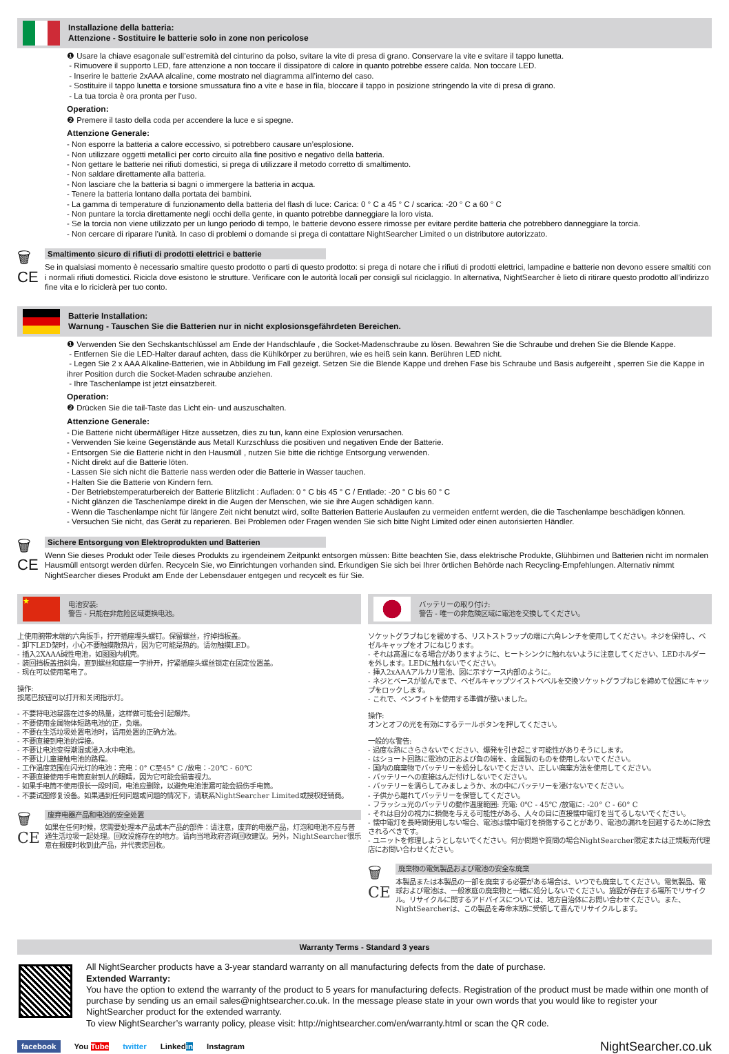Installazione della batteria:
Attenzione - Sostituire le batterie solo in zone non pericolose
❶ Usare la chiave esagonale sull’estremità del cinturino da polso, svitare la vite di presa di grano. Conservare la vite e svitare il tappo lunetta.
- Rimuovere il supporto LED, fare attenzione a non toccare il dissipatore di calore in quanto potrebbe essere calda. Non toccare LED.
- Inserire le batterie 2xAAA alcaline, come mostrato nel diagramma all’interno del caso.
- Sostituire il tappo lunetta e torsione smussatura fino a vite e base in fila, bloccare il tappo in posizione stringendo la vite di presa di grano.
- La tua torcia è ora pronta per l’uso.
Operation:
❷ Premere il tasto della coda per accendere la luce e si spegne.
Attenzione Generale:
- Non esporre la batteria a calore eccessivo, si potrebbero causare un’esplosione.
- Non utilizzare oggetti metallici per corto circuito alla fine positivo e negativo della batteria.
- Non gettare le batterie nei rifiuti domestici, si prega di utilizzare il metodo corretto di smaltimento.
- Non saldare direttamente alla batteria.
- Non lasciare che la batteria si bagni o immergere la batteria in acqua.
- Tenere la batteria lontano dalla portata dei bambini.
- La gamma di temperature di funzionamento della batteria del flash di luce: Carica: 0 ° C a 45 ° C / scarica: -20 ° C a 60 ° C
- Non puntare la torcia direttamente negli occhi della gente, in quanto potrebbe danneggiare la loro vista.
- Se la torcia non viene utilizzato per un lungo periodo di tempo, le batterie devono essere rimosse per evitare perdite batteria che potrebbero danneggiare la torcia.
- Non cercare di riparare l’unità. In caso di problemi o domande si prega di contattare NightSearcher Limited o un distributore autorizzato.
🗑
CE
Smaltimento sicuro di rifiuti di prodotti elettrici e batterie
Se in qualsiasi momento è necessario smaltire questo prodotto o parti di questo prodotto: si prega di notare che i rifiuti di prodotti elettrici, lampadine e batterie non devono essere smaltiti con i normali rifiuti domestici. Ricicla dove esistono le strutture. Verificare con le autorità locali per consigli sul riciclaggio. In alternativa, NightSearcher è lieto di ritirare questo prodotto all’indirizzo fine vita e lo riciclerà per tuo conto.
Batterie Installation:
Warnung - Tauschen Sie die Batterien nur in nicht explosionsgefährdeten Bereichen.
❶ Verwenden Sie den Sechskantschlüssel am Ende der Handschlaufe , die Socket-Madenschraube zu lösen. Bewahren Sie die Schraube und drehen Sie die Blende Kappe.
- Entfernen Sie die LED-Halter darauf achten, dass die Kühlkörper zu berühren, wie es heiß sein kann. Berühren LED nicht.
- Legen Sie 2 x AAA Alkaline-Batterien, wie in Abbildung im Fall gezeigt. Setzen Sie die Blende Kappe und drehen Fase bis Schraube und Basis aufgereiht , sperren Sie die Kappe in ihrer Position durch die Socket-Maden schraube anziehen.
- Ihre Taschenlampe ist jetzt einsatzbereit.
Operation:
❷ Drücken Sie die tail-Taste das Licht ein- und auszuschalten.
Attenzione Generale:
- Die Batterie nicht übermäßiger Hitze aussetzen, dies zu tun, kann eine Explosion verursachen.
- Verwenden Sie keine Gegenstände aus Metall Kurzschluss die positiven und negativen Ende der Batterie.
- Entsorgen Sie die Batterie nicht in den Hausmüll , nutzen Sie bitte die richtige Entsorgung verwenden.
- Nicht direkt auf die Batterie löten.
- Lassen Sie sich nicht die Batterie nass werden oder die Batterie in Wasser tauchen.
- Halten Sie die Batterie von Kindern fern.
- Der Betriebstemperaturbereich der Batterie Blitzlicht : Aufladen: 0 ° C bis 45 ° C / Entlade: -20 ° C bis 60 ° C
- Nicht glänzen die Taschenlampe direkt in die Augen der Menschen, wie sie ihre Augen schädigen kann.
- Wenn die Taschenlampe nicht für längere Zeit nicht benutzt wird, sollte Batterien Batterie Auslaufen zu vermeiden entfernt werden, die die Taschenlampe beschädigen können.
- Versuchen Sie nicht, das Gerät zu reparieren. Bei Problemen oder Fragen wenden Sie sich bitte Night Limited oder einen autorisierten Händler.
🗑
CE
Sichere Entsorgung von Elektroprodukten und Batterien
Wenn Sie dieses Produkt oder Teile dieses Produkts zu irgendeinem Zeitpunkt entsorgen müssen: Bitte beachten Sie, dass elektrische Produkte, Glühbirnen und Batterien nicht im normalen Hausmüll entsorgt werden dürfen. Recyceln Sie, wo Einrichtungen vorhanden sind. Erkundigen Sie sich bei Ihrer örtlichen Behörde nach Recycling-Empfehlungen. Alternativ nimmt NightSearcher dieses Produkt am Ende der Lebensdauer entgegen und recycelt es für Sie.
★
电池安装:
警告 - 只能在非危险区域更换电池。
上使用腕带末端的六角扳手，拧开插座埋头螺钉。保留螺丝，拧掉挡板盖。
- 卸下LED架时，小心不要触摸散热片，因为它可能是热的。请勿触摸LED。
- 插入2XAAA碱性电池，如图图内机壳。
- 装回挡板盖扭斜角，直到螺丝和底座一字排开，拧紧插座头螺丝锁定在固定位置盖。
- 现在可以使用笔电了。
操作:
按尾巴按钮可以打开和关闭指示灯。
- 不要将电池暴露在过多的热量，这样做可能会引起爆炸。
- 不要使用金属物体短路电池的正，负端。
- 不要在生活垃圾处置电池时，请用处置的正确方法。
- 不要直接到电池的焊接。
- 不要让电池变得潮湿或浸入水中电池。
- 不要让儿童接触电池的路程。
- 工作温度范围在闪光灯的电池：充电：0° C至45° C /放电：-20℃ - 60℃
- 不要直接使用手电筒直射到人的眼睛，因为它可能会损害视力。
- 如果手电筒不使用很长一段时间，电池应删除，以避免电池泄漏可能会损伤手电筒。
- 不要试图修复设备。如果遇到任何问题或问题的情况下，请联系NightSearcher Limited或授权经销商。
🗑
CE
废弃电器产品和电池的安全处置
如果在任何时候，您需要处理本产品或本产品的部件：请注意，废弃的电器产品，灯泡和电池不应与普通生活垃圾一起处理。回收设施存在的地方。请向当地政府咨询回收建议。另外，NightSearcher很乐意在报废时收到此产品，并代表您回收。
バッテリーの取り付け:
警告 - 唯一の非危険区域に電池を交換してください。
ソケットグラブねじを緩めする、リストストラップの端に六角レンチを使用してください。ネジを保持し、ベゼルキャップをオフにねじります。
- それは高温になる場合がありますように、ヒートシンクに触れないように注意してください、LEDホルダーを外します。LEDに触れないでください。
- 挿入2xAAAアルカリ電池、図に示すケース内部のように。
- ネジとベースが並んでまで、ベゼルキャップツイストベベルを交換ソケットグラブねじを締めて位置にキャップをロックします。
- これで、ペンライトを使用する準備が整いました。
操作:
オンとオフの光を有効にするテールボタンを押してください。
一般的な警告:
- 過度な熱にさらさないでください、爆発を引き起こす可能性がありそうにします。
- はショート回路に電池の正および負の端を、金属製のものを使用しないでください。
- 国内の廃棄物でバッテリーを処分しないでください、正しい廃棄方法を使用してください。
- バッテリーへの直接はんだ付けしないでください。
- バッテリーを濡らしてみましょうか、水の中にバッテリーを浸けないでください。
- 子供から離れてバッテリーを保管してください。
- フラッシュ光のバッテリの動作温度範囲: 充電: 0℃ - 45℃ /放電に: -20° C - 60° C
- それは自分の視力に損傷を与える可能性がある、人々の目に直接懐中電灯を当てるしないでください。
- 懐中電灯を長時間使用しない場合、電池は懐中電灯を損傷することがあり、電池の漏れを回避するために除去されるべきです。
- ユニットを修理しようとしないでください。何か問題や質問の場合NightSearcher限定または正規販売代理店にお問い合わせください。
🗑
CE
廃棄物の電気製品および電池の安全な廃棄
本製品または本製品の一部を廃棄する必要がある場合は、いつでも廃棄してください。電気製品、電球および電池は、一般家庭の廃棄物と一緒に処分しないでください。施設が存在する場所でリサイクル。リサイクルに関するアドバイスについては、地方自治体にお問い合わせください。また、NightSearcherは、この製品を寿命末期に受領して喜んでリサイクルします。
Warranty Terms - Standard 3 years
All NightSearcher products have a 3-year standard warranty on all manufacturing defects from the date of purchase.
Extended Warranty:
You have the option to extend the warranty of the product to 5 years for manufacturing defects. Registration of the product must be made within one month of purchase by sending us an email sales@nightsearcher.co.uk. In the message please state in your own words that you would like to register your NightSearcher product for the extended warranty.
To view NightSearcher’s warranty policy, please visit: http://nightsearcher.com/en/warranty.html or scan the QR code.
facebook You Tube twitter Linkedin Instagram NightSearcher.co.uk